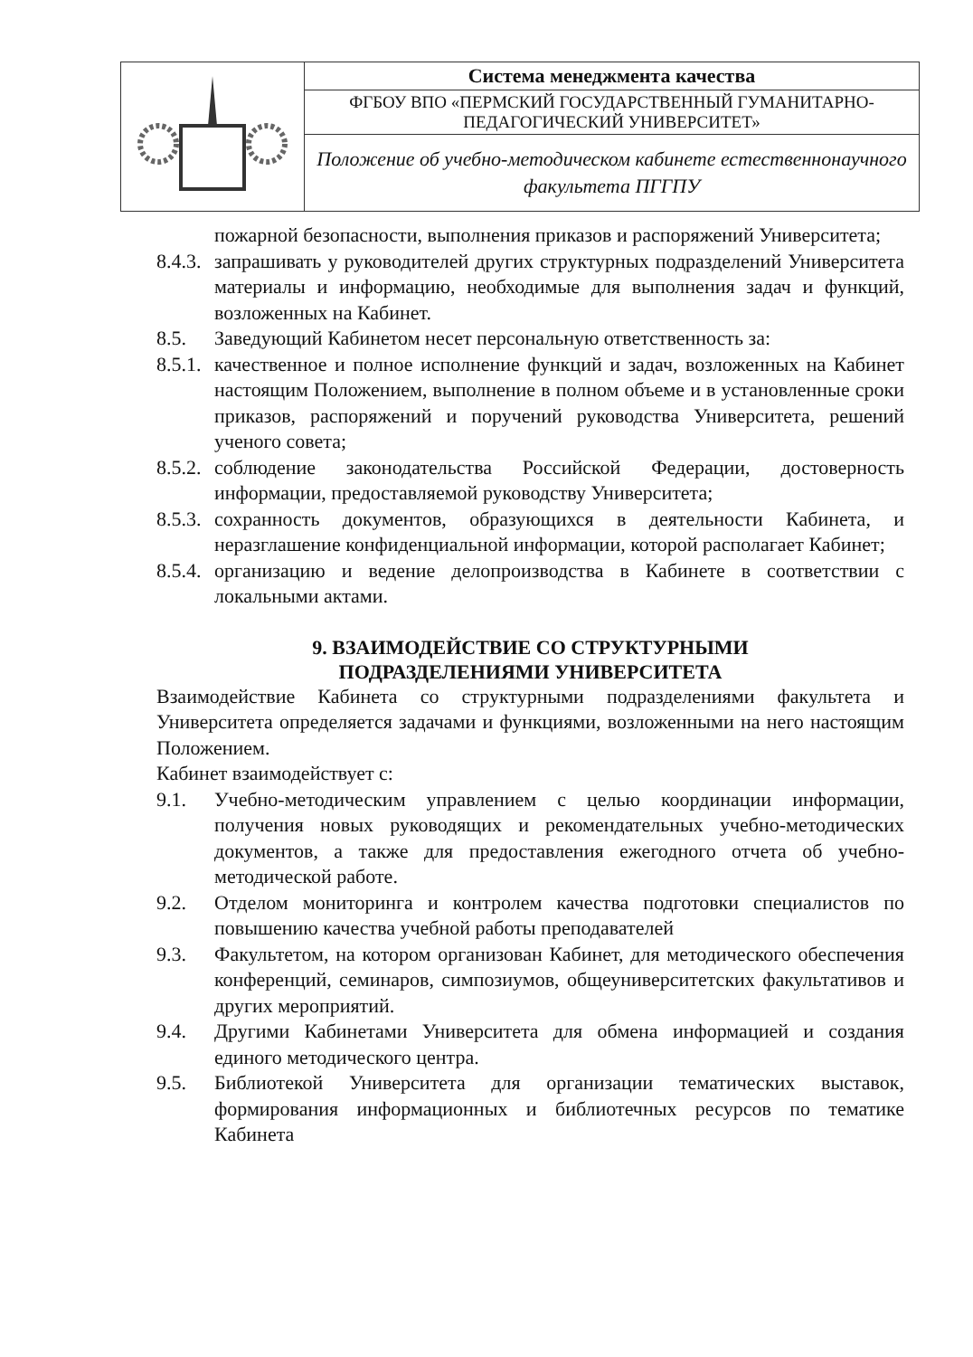| | Система менеджмента качества |
| | ФГБОУ ВПО «ПЕРМСКИЙ ГОСУДАРСТВЕННЫЙ ГУМАНИТАРНО-ПЕДАГОГИЧЕСКИЙ УНИВЕРСИТЕТ» |
| | Положение об учебно-методическом кабинете естественнонаучного факультета ПГГПУ |
пожарной безопасности, выполнения приказов и распоряжений Университета;
8.4.3. запрашивать у руководителей других структурных подразделений Университета материалы и информацию, необходимые для выполнения задач и функций, возложенных на Кабинет.
8.5. Заведующий Кабинетом несет персональную ответственность за:
8.5.1. качественное и полное исполнение функций и задач, возложенных на Кабинет настоящим Положением, выполнение в полном объеме и в установленные сроки приказов, распоряжений и поручений руководства Университета, решений ученого совета;
8.5.2. соблюдение законодательства Российской Федерации, достоверность информации, предоставляемой руководству Университета;
8.5.3. сохранность документов, образующихся в деятельности Кабинета, и неразглашение конфиденциальной информации, которой располагает Кабинет;
8.5.4. организацию и ведение делопроизводства в Кабинете в соответствии с локальными актами.
9. ВЗАИМОДЕЙСТВИЕ СО СТРУКТУРНЫМИ
ПОДРАЗДЕЛЕНИЯМИ УНИВЕРСИТЕТА
Взаимодействие Кабинета со структурными подразделениями факультета и Университета определяется задачами и функциями, возложенными на него настоящим Положением.
Кабинет взаимодействует с:
9.1. Учебно-методическим управлением с целью координации информации, получения новых руководящих и рекомендательных учебно-методических документов, а также для предоставления ежегодного отчета об учебно-методической работе.
9.2. Отделом мониторинга и контролем качества подготовки специалистов по повышению качества учебной работы преподавателей
9.3. Факультетом, на котором организован Кабинет, для методического обеспечения конференций, семинаров, симпозиумов, общеуниверситетских факультативов и других мероприятий.
9.4. Другими Кабинетами Университета для обмена информацией и создания единого методического центра.
9.5. Библиотекой Университета для организации тематических выставок, формирования информационных и библиотечных ресурсов по тематике Кабинета